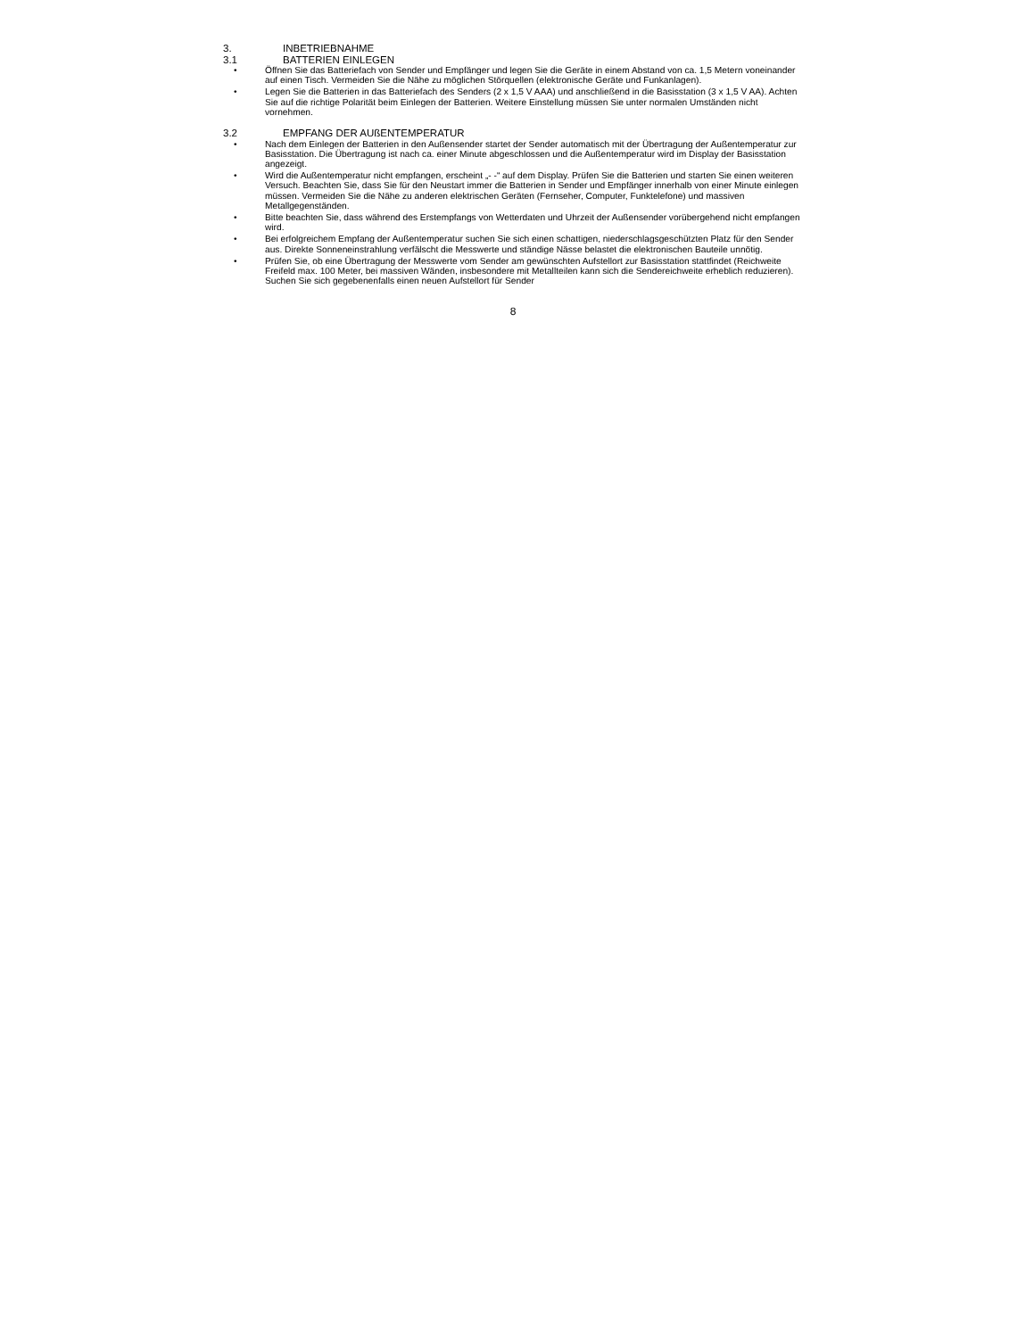3. INBETRIEBNAHME
3.1 BATTERIEN EINLEGEN
• Öffnen Sie das Batteriefach von Sender und Empfänger und legen Sie die Geräte in einem Abstand von ca. 1,5 Metern voneinander auf einen Tisch. Vermeiden Sie die Nähe zu möglichen Störquellen (elektronische Geräte und Funkanlagen).
• Legen Sie die Batterien in das Batteriefach des Senders (2 x 1,5 V AAA) und anschließend in die Basisstation (3 x 1,5 V AA). Achten Sie auf die richtige Polarität beim Einlegen der Batterien. Weitere Einstellung müssen Sie unter normalen Umständen nicht vornehmen.
3.2 EMPFANG DER AUßENTEMPERATUR
• Nach dem Einlegen der Batterien in den Außensender startet der Sender automatisch mit der Übertragung der Außentemperatur zur Basisstation. Die Übertragung ist nach ca. einer Minute abgeschlossen und die Außentemperatur wird im Display der Basisstation angezeigt.
• Wird die Außentemperatur nicht empfangen, erscheint „- -“ auf dem Display. Prüfen Sie die Batterien und starten Sie einen weiteren Versuch. Beachten Sie, dass Sie für den Neustart immer die Batterien in Sender und Empfänger innerhalb von einer Minute einlegen müssen. Vermeiden Sie die Nähe zu anderen elektrischen Geräten (Fernseher, Computer, Funktelefone) und massiven Metallgegenständen.
• Bitte beachten Sie, dass während des Erstempfangs von Wetterdaten und Uhrzeit der Außensender vorübergehend nicht empfangen wird.
• Bei erfolgreichem Empfang der Außentemperatur suchen Sie sich einen schattigen, niederschlagsgeschützten Platz für den Sender aus. Direkte Sonneneinstrahlung verfälscht die Messwerte und ständige Nässe belastet die elektronischen Bauteile unnötig.
• Prüfen Sie, ob eine Übertragung der Messwerte vom Sender am gewünschten Aufstellort zur Basisstation stattfindet (Reichweite Freifeld max. 100 Meter, bei massiven Wänden, insbesondere mit Metallteilen kann sich die Sendereichweite erheblich reduzieren). Suchen Sie sich gegebenenfalls einen neuen Aufstellort für Sender
8